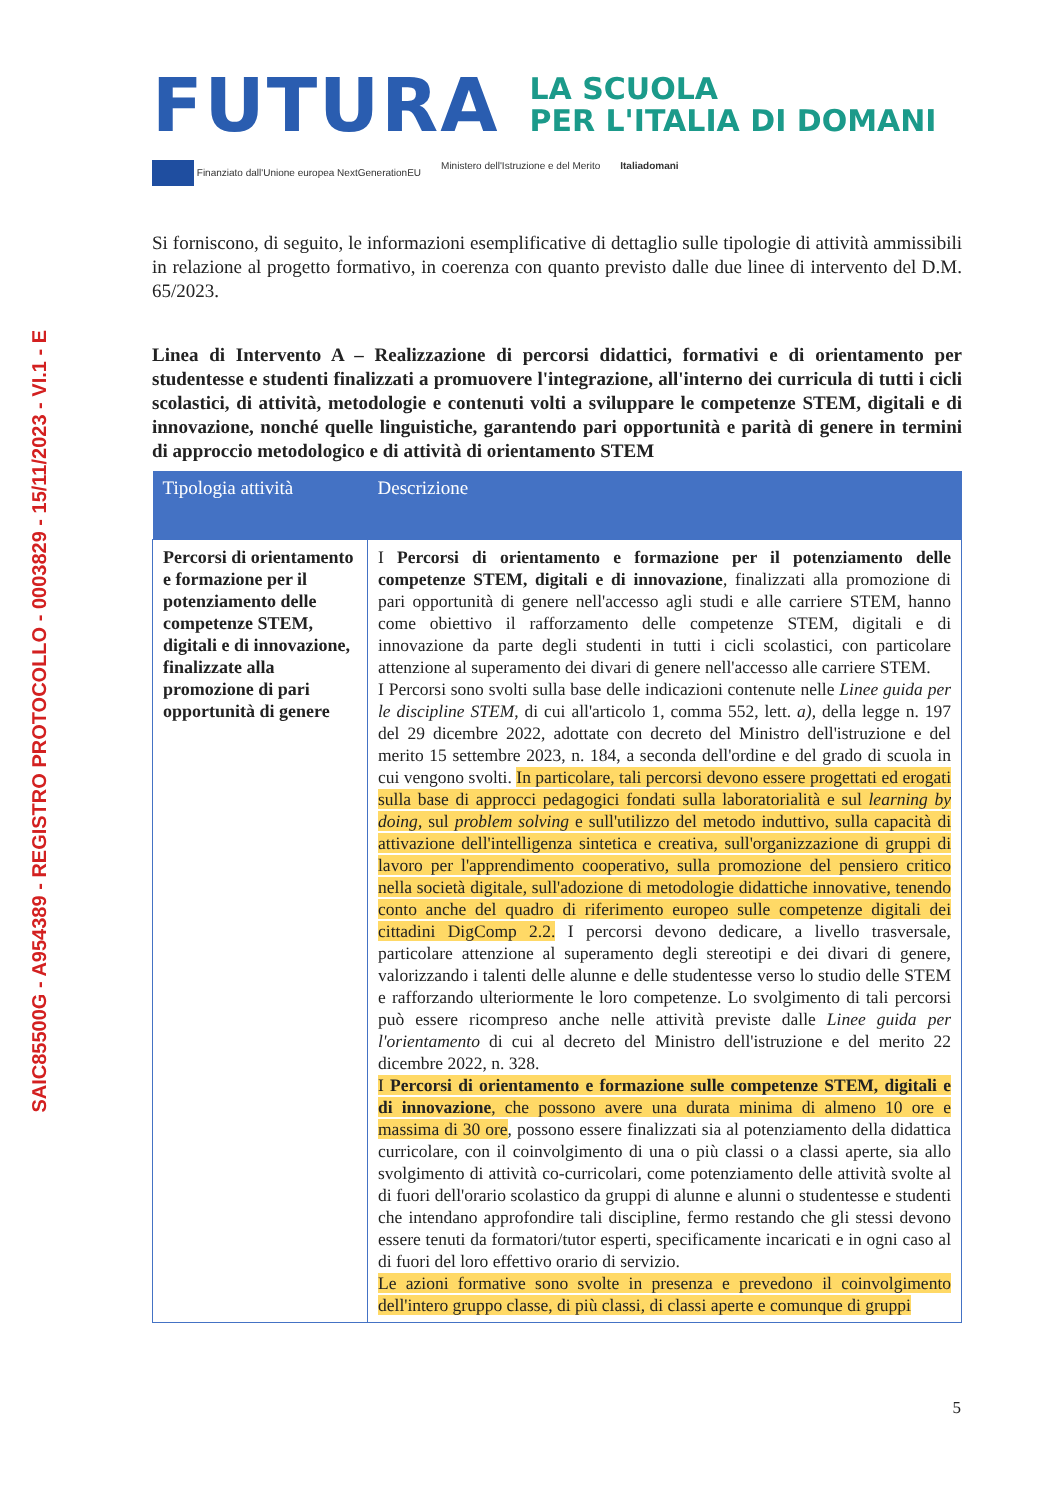SAIC85500G - A954389 - REGISTRO PROTOCOLLO - 0003829 - 15/11/2023 - VI.1 - E
FUTURA
LA SCUOLA
PER L'ITALIA DI DOMANI
Finanziato dall'Unione europea NextGenerationEU Ministero dell'Istruzione e del Merito Italiadomani
Si forniscono, di seguito, le informazioni esemplificative di dettaglio sulle tipologie di attività ammissibili in relazione al progetto formativo, in coerenza con quanto previsto dalle due linee di intervento del D.M. 65/2023.
Linea di Intervento A – Realizzazione di percorsi didattici, formativi e di orientamento per studentesse e studenti finalizzati a promuovere l'integrazione, all'interno dei curricula di tutti i cicli scolastici, di attività, metodologie e contenuti volti a sviluppare le competenze STEM, digitali e di innovazione, nonché quelle linguistiche, garantendo pari opportunità e parità di genere in termini di approccio metodologico e di attività di orientamento STEM
| Tipologia attività | Descrizione |
| --- | --- |
| Percorsi di orientamento e formazione per il potenziamento delle competenze STEM, digitali e di innovazione, finalizzate alla promozione di pari opportunità di genere | I Percorsi di orientamento e formazione per il potenziamento delle competenze STEM, digitali e di innovazione , finalizzati alla promozione di pari opportunità di genere nell'accesso agli studi e alle carriere STEM, hanno come obiettivo il rafforzamento delle competenze STEM, digitali e di innovazione da parte degli studenti in tutti i cicli scolastici, con particolare attenzione al superamento dei divari di genere nell'accesso alle carriere STEM. I Percorsi sono svolti sulla base delle indicazioni contenute nelle Linee guida per le discipline STEM , di cui all'articolo 1, comma 552, lett. a) , della legge n. 197 del 29 dicembre 2022, adottate con decreto del Ministro dell'istruzione e del merito 15 settembre 2023, n. 184, a seconda dell'ordine e del grado di scuola in cui vengono svolti. In particolare, tali percorsi devono essere progettati ed erogati sulla base di approcci pedagogici fondati sulla laboratorialità e sul learning by doing , sul problem solving e sull'utilizzo del metodo induttivo, sulla capacità di attivazione dell'intelligenza sintetica e creativa, sull'organizzazione di gruppi di lavoro per l'apprendimento cooperativo, sulla promozione del pensiero critico nella società digitale, sull'adozione di metodologie didattiche innovative, tenendo conto anche del quadro di riferimento europeo sulle competenze digitali dei cittadini DigComp 2.2. I percorsi devono dedicare, a livello trasversale, particolare attenzione al superamento degli stereotipi e dei divari di genere, valorizzando i talenti delle alunne e delle studentesse verso lo studio delle STEM e rafforzando ulteriormente le loro competenze. Lo svolgimento di tali percorsi può essere ricompreso anche nelle attività previste dalle Linee guida per l'orientamento di cui al decreto del Ministro dell'istruzione e del merito 22 dicembre 2022, n. 328. I Percorsi di orientamento e formazione sulle competenze STEM, digitali e di innovazione , che possono avere una durata minima di almeno 10 ore e massima di 30 ore , possono essere finalizzati sia al potenziamento della didattica curricolare, con il coinvolgimento di una o più classi o a classi aperte, sia allo svolgimento di attività co-curricolari, come potenziamento delle attività svolte al di fuori dell'orario scolastico da gruppi di alunne e alunni o studentesse e studenti che intendano approfondire tali discipline, fermo restando che gli stessi devono essere tenuti da formatori/tutor esperti, specificamente incaricati e in ogni caso al di fuori del loro effettivo orario di servizio. Le azioni formative sono svolte in presenza e prevedono il coinvolgimento dell'intero gruppo classe, di più classi, di classi aperte e comunque di gruppi |
5